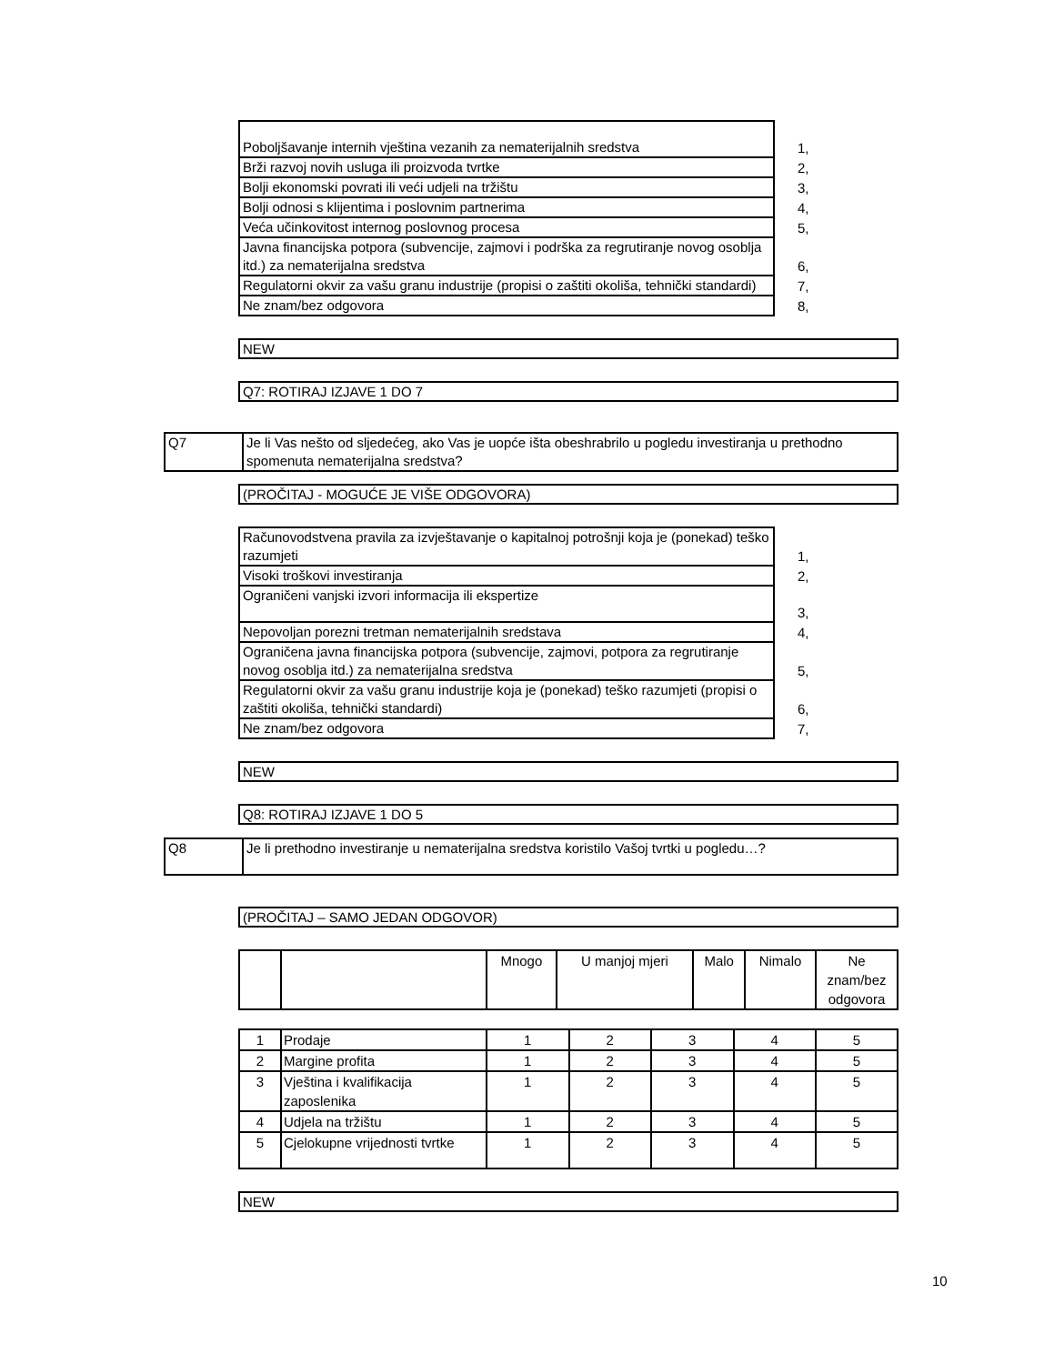| Poboljšavanje internih vještina vezanih za nematerijalnih sredstva | 1, |
| Brži razvoj novih usluga ili proizvoda tvrtke | 2, |
| Bolji ekonomski povrati ili veći udjeli na tržištu | 3, |
| Bolji odnosi s klijentima i poslovnim partnerima | 4, |
| Veća učinkovitost internog poslovnog procesa | 5, |
| Javna financijska potpora (subvencije, zajmovi i podrška za regrutiranje novog osoblja itd.) za nematerijalna sredstva | 6, |
| Regulatorni okvir za vašu granu industrije (propisi o zaštiti okoliša, tehnički standardi) | 7, |
| Ne znam/bez odgovora | 8, |
NEW
Q7: ROTIRAJ IZJAVE 1 DO 7
(PROČITAJ - MOGUĆE JE VIŠE ODGOVORA)
| Računovodstvena pravila za izvještavanje o kapitalnoj potrošnji koja je (ponekad) teško razumjeti | 1, |
| Visoki troškovi investiranja | 2, |
| Ograničeni vanjski izvori informacija ili ekspertize | 3, |
| Nepovoljan porezni tretman nematerijalnih sredstava | 4, |
| Ograničena javna financijska potpora (subvencije, zajmovi, potpora za regrutiranje novog osoblja itd.) za nematerijalna sredstva | 5, |
| Regulatorni okvir za vašu granu industrije koja je (ponekad) teško razumjeti (propisi o zaštiti okoliša, tehnički standardi) | 6, |
| Ne znam/bez odgovora | 7, |
NEW
Q8: ROTIRAJ IZJAVE 1 DO 5
(PROČITAJ – SAMO JEDAN ODGOVOR)
| | | Mnogo | U manjoj mjeri | Malo | Nimalo | Ne znam/bez odgovora |
| 1 | Prodaje | 1 | 2 | 3 | 4 | 5 |
| 2 | Margine profita | 1 | 2 | 3 | 4 | 5 |
| 3 | Vještina i kvalifikacija zaposlenika | 1 | 2 | 3 | 4 | 5 |
| 4 | Udjela na tržištu | 1 | 2 | 3 | 4 | 5 |
| 5 | Cjelokupne vrijednosti tvrtke | 1 | 2 | 3 | 4 | 5 |
NEW
| Q7 | Je li Vas nešto od sljedećeg, ako Vas je uopće išta obeshrabrilo u pogledu investiranja u prethodno spomenuta nematerijalna sredstva? |
| Q8 | Je li prethodno investiranje u nematerijalna sredstva koristilo Vašoj tvrtki u pogledu…? |
10